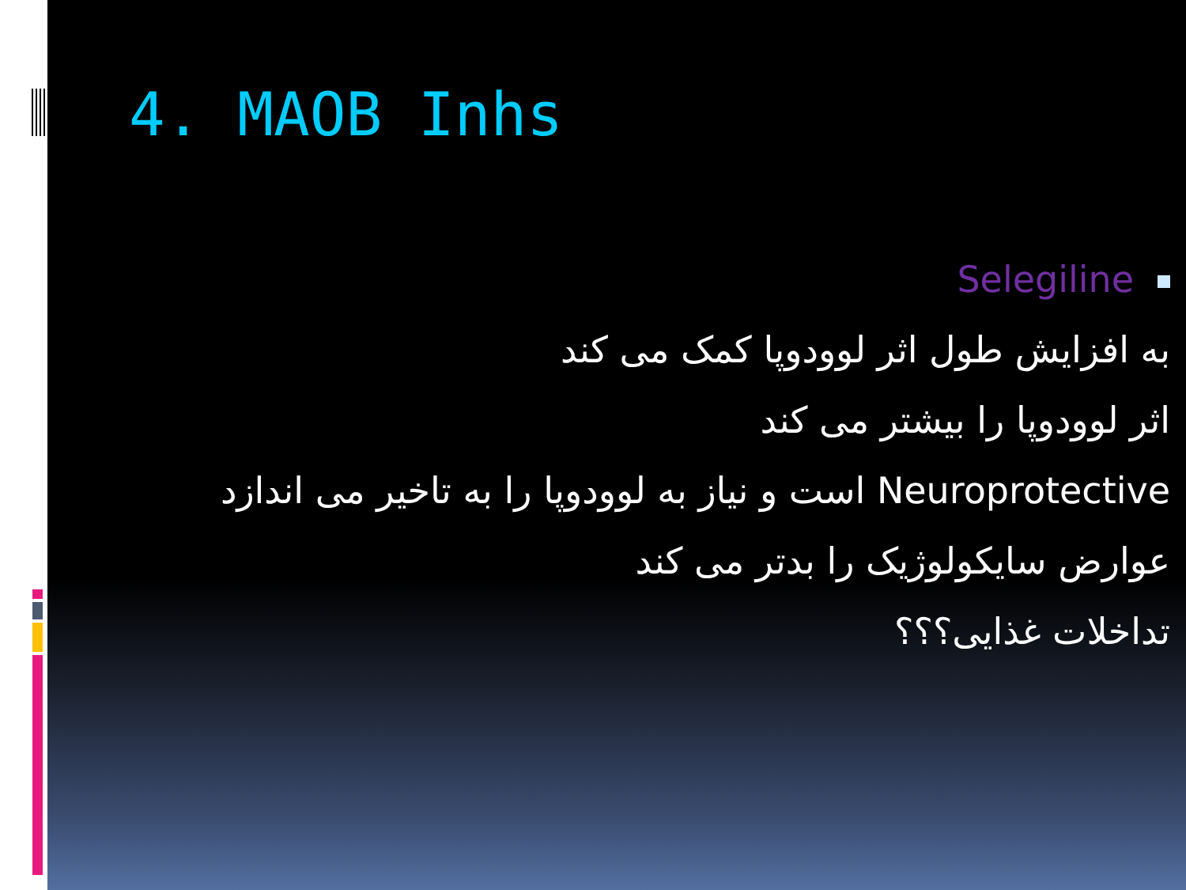4. MAOB Inhs
Selegiline
به افزایش طول اثر لوودوپا کمک می کند
اثر لوودوپا را بیشتر می کند
Neuroprotective است و نیاز به لوودوپا را به تاخیر می اندازد
عوارض سایکولوژیک را بدتر می کند
تداخلات غذایی؟؟؟